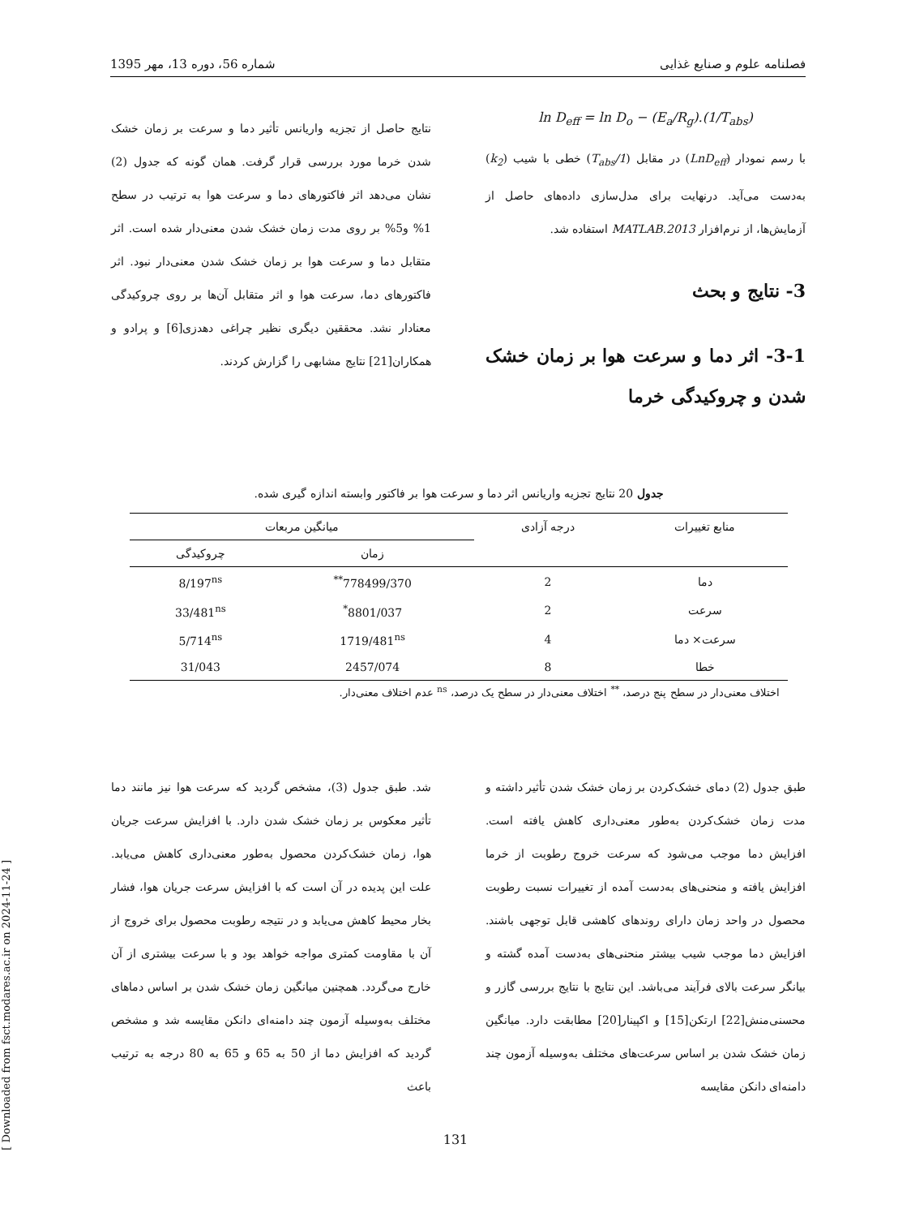فصلنامه علوم و صنایع غذایی شماره 56، دوره 13، مهر 1395
ln D<sub>eff</sub> = ln D<sub>o</sub> − (E<sub>a</sub>/R<sub>g</sub>).(1/T<sub>abs</sub>)
با رسم نمودار (LnD<sub>eff</sub>) در مقابل (1/T<sub>abs</sub>) خطی با شیب (k<sub>2</sub>) به‌دست می‌آید. درنهایت برای مدل‌سازی داده‌های حاصل از آزمایش‌ها، از نرم‌افزار MATLAB.2013 استفاده شد.
3- نتایج و بحث
3-1- اثر دما و سرعت هوا بر زمان خشک شدن و چروکیدگی خرما
نتایج حاصل از تجزیه واریانس تأثیر دما و سرعت بر زمان خشک شدن خرما مورد بررسی قرار گرفت. همان گونه که جدول (2) نشان می‌دهد اثر فاکتورهای دما و سرعت هوا به ترتیب در سطح 1% و5% بر روی مدت زمان خشک شدن معنی‌دار شده است. اثر متقابل دما و سرعت هوا بر زمان خشک شدن معنی‌دار نبود. اثر فاکتورهای دما، سرعت هوا و اثر متقابل آن‌ها بر روی چروکیدگی معنادار نشد. محققین دیگری نظیر چراغی دهدزی[6] و پرادو و همکاران[21] نتایج مشابهی را گزارش کردند.
جدول 20 نتایج تجزیه واریانس اثر دما و سرعت هوا بر فاکتور وابسته اندازه گیری شده.
| منابع تغییرات | درجه آزادی | میانگین مربعات | |
| --- | --- | --- | --- |
| | | زمان | چروکیدگی |
| دما | 2 | 778499/370<sup>**</sup> | 8/197<sup>ns</sup> |
| سرعت | 2 | 8801/037<sup>*</sup> | 33/481<sup>ns</sup> |
| سرعت× دما | 4 | 1719/481<sup>ns</sup> | 5/714<sup>ns</sup> |
| خطا | 8 | 2457/074 | 31/043 |
اختلاف معنی‌دار در سطح پنج درصد، <sup>**</sup> اختلاف معنی‌دار در سطح یک درصد، <sup>ns</sup> عدم اختلاف معنی‌دار.
طبق جدول (2) دمای خشک‌کردن بر زمان خشک شدن تأثیر داشته و مدت زمان خشک‌کردن به‌طور معنی‌داری کاهش یافته است. افزایش دما موجب می‌شود که سرعت خروج رطوبت از خرما افزایش یافته و منحنی‌های به‌دست آمده از تغییرات نسبت رطوبت محصول در واحد زمان دارای روندهای کاهشی قابل توجهی باشند. افزایش دما موجب شیب بیشتر منحنی‌های به‌دست آمده گشته و بیانگر سرعت بالای فرآیند می‌باشد. این نتایج با نتایج بررسی گازر و محسنی‌منش[22] ارتکن[15] و اکپینار[20] مطابقت دارد. میانگین زمان خشک شدن بر اساس سرعت‌های مختلف به‌وسیله آزمون چند دامنه‌ای دانکن مقایسه
شد. طبق جدول (3)، مشخص گردید که سرعت هوا نیز مانند دما تأثیر معکوس بر زمان خشک شدن دارد. با افزایش سرعت جریان هوا، زمان خشک‌کردن محصول به‌طور معنی‌داری کاهش می‌یابد. علت این پدیده در آن است که با افزایش سرعت جریان هوا، فشار بخار محیط کاهش می‌یابد و در نتیجه رطوبت محصول برای خروج از آن با مقاومت کمتری مواجه خواهد بود و با سرعت بیشتری از آن خارج می‌گردد. همچنین میانگین زمان خشک شدن بر اساس دماهای مختلف به‌وسیله آزمون چند دامنه‌ای دانکن مقایسه شد و مشخص گردید که افزایش دما از 50 به 65 و 65 به 80 درجه به ترتیب باعث
[ Downloaded from fsct.modares.ac.ir on 2024-11-24 ]
131